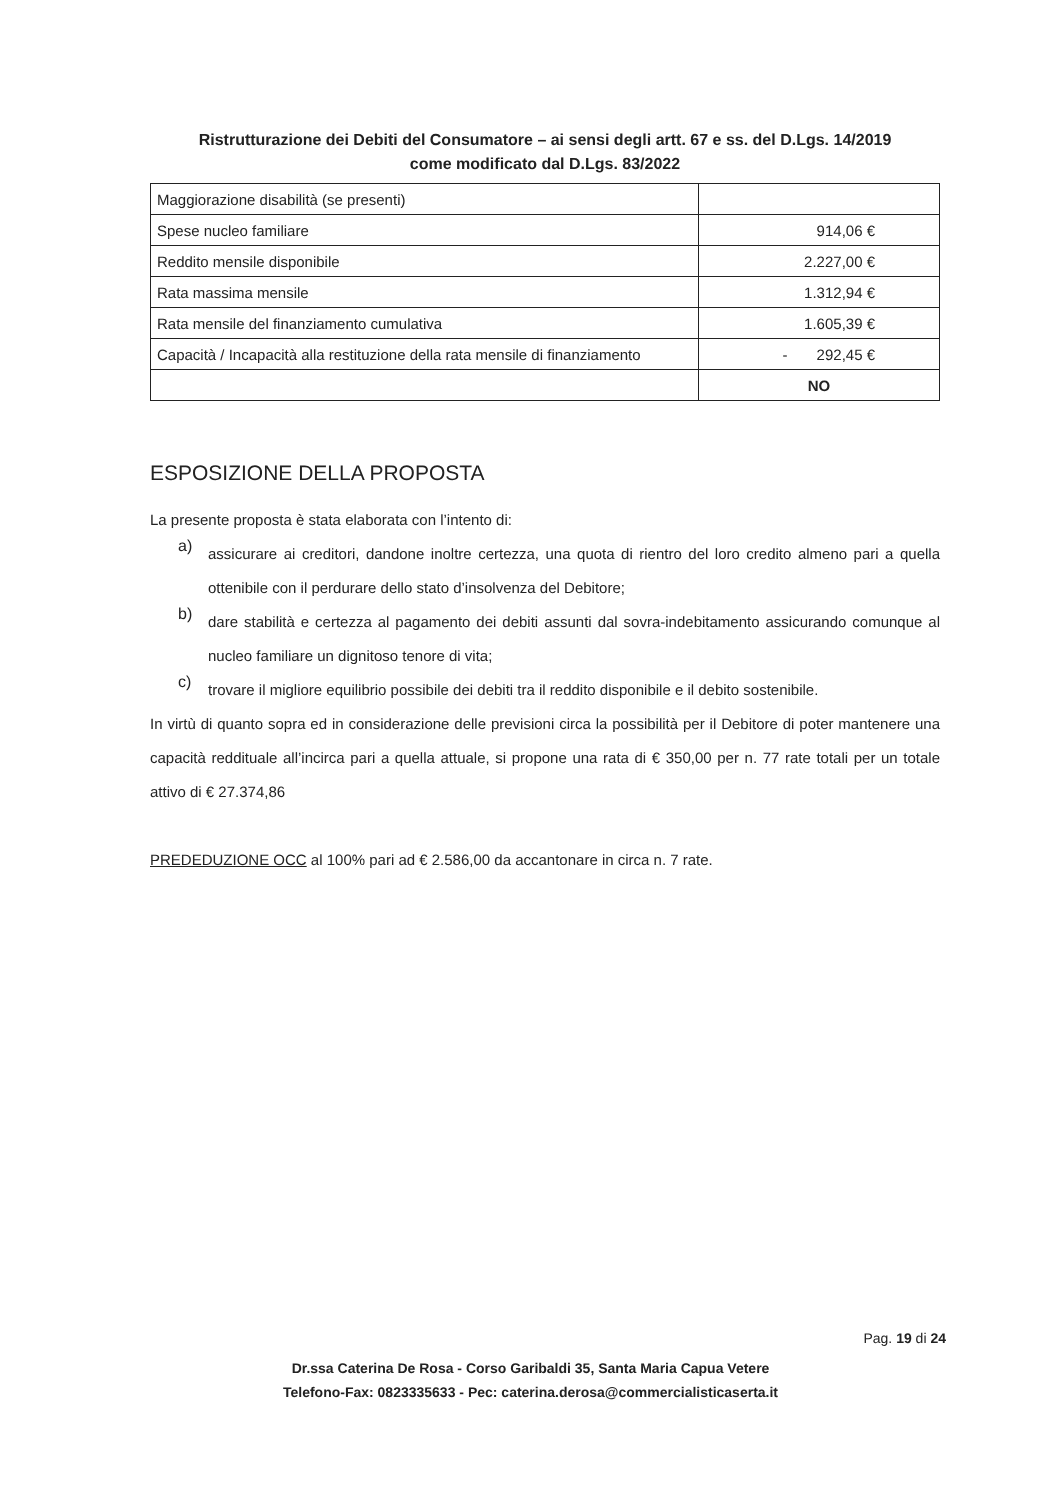Ristrutturazione dei Debiti del Consumatore – ai sensi degli artt. 67 e ss. del D.Lgs. 14/2019
come modificato dal D.Lgs. 83/2022
| Maggiorazione disabilità (se presenti) | |
| Spese nucleo familiare | 914,06 € |
| Reddito mensile disponibile | 2.227,00 € |
| Rata massima mensile | 1.312,94 € |
| Rata mensile del finanziamento cumulativa | 1.605,39 € |
| Capacità / Incapacità alla restituzione della rata mensile di finanziamento | - 292,45 € |
| | NO |
ESPOSIZIONE DELLA PROPOSTA
La presente proposta è stata elaborata con l’intento di:
a)
assicurare ai creditori, dandone inoltre certezza, una quota di rientro del loro credito almeno pari a quella ottenibile con il perdurare dello stato d’insolvenza del Debitore;
b)
dare stabilità e certezza al pagamento dei debiti assunti dal sovra-indebitamento assicurando comunque al nucleo familiare un dignitoso tenore di vita;
c)
trovare il migliore equilibrio possibile dei debiti tra il reddito disponibile e il debito sostenibile.
In virtù di quanto sopra ed in considerazione delle previsioni circa la possibilità per il Debitore di poter mantenere una capacità reddituale all’incirca pari a quella attuale, si propone una rata di € 350,00 per n. 77 rate totali per un totale attivo di € 27.374,86
PREDEDUZIONE OCC al 100% pari ad € 2.586,00 da accantonare in circa n. 7 rate.
Pag. 19 di 24
Dr.ssa Caterina De Rosa - Corso Garibaldi 35, Santa Maria Capua Vetere
Telefono-Fax: 0823335633 - Pec: caterina.derosa@commercialisticaserta.it